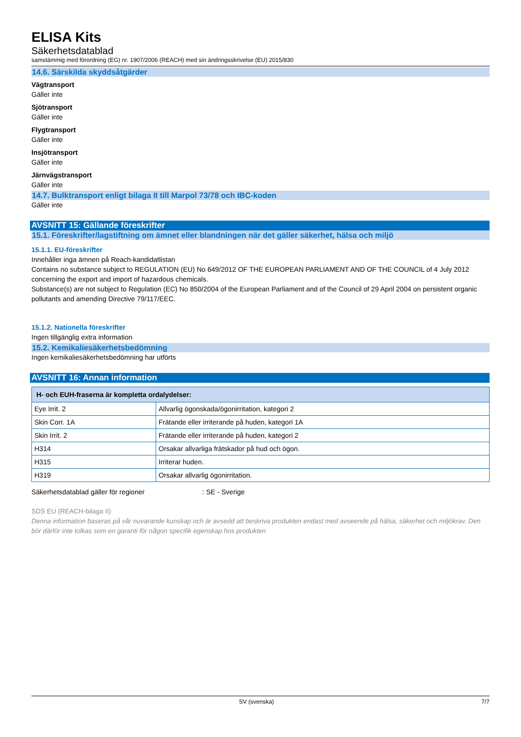ELISA Kits
Säkerhetsdatablad
samstämmig med förordning (EG) nr. 1907/2006 (REACH) med sin ändringsskrivelse (EU) 2015/830
14.6. Särskilda skyddsåtgärder
Vägtransport
Gäller inte
Sjötransport
Gäller inte
Flygtransport
Gäller inte
Insjötransport
Gäller inte
Järnvägstransport
Gäller inte
14.7. Bulktransport enligt bilaga II till Marpol 73/78 och IBC-koden
Gäller inte
AVSNITT 15: Gällande föreskrifter
15.1. Föreskrifter/lagstiftning om ämnet eller blandningen när det gäller säkerhet, hälsa och miljö
15.1.1. EU-föreskrifter
Innehåller inga ämnen på Reach-kandidatlistan
Contains no substance subject to REGULATION (EU) No 649/2012 OF THE EUROPEAN PARLIAMENT AND OF THE COUNCIL of 4 July 2012 concerning the export and import of hazardous chemicals.
Substance(s) are not subject to Regulation (EC) No 850/2004 of the European Parliament and of the Council of 29 April 2004 on persistent organic pollutants and amending Directive 79/117/EEC.
15.1.2. Nationella föreskrifter
Ingen tillgänglig extra information
15.2. Kemikaliesäkerhetsbedömning
Ingen kemikaliesäkerhetsbedömning har utförts
AVSNITT 16: Annan information
| H- och EUH-fraserna är kompletta ordalydelser: | |
| --- | --- |
| Eye Irrit. 2 | Allvarlig ögonskada/ögonirritation, kategori 2 |
| Skin Corr. 1A | Frätande eller irriterande på huden, kategori 1A |
| Skin Irrit. 2 | Frätande eller irriterande på huden, kategori 2 |
| H314 | Orsakar allvarliga frätskador på hud och ögon. |
| H315 | Irriterar huden. |
| H319 | Orsakar allvarlig ögonirritation. |
Säkerhetsdatablad gäller för regioner : SE - Sverige
SDS EU (REACH-bilaga II)
Denna information baseras på vår nuvarande kunskap och är avsedd att beskriva produkten endast med avseende på hälsa, säkerhet och miljökrav. Den bör därför inte tolkas som en garanti för någon specifik egenskap hos produkten
SV (svenska) 7/7